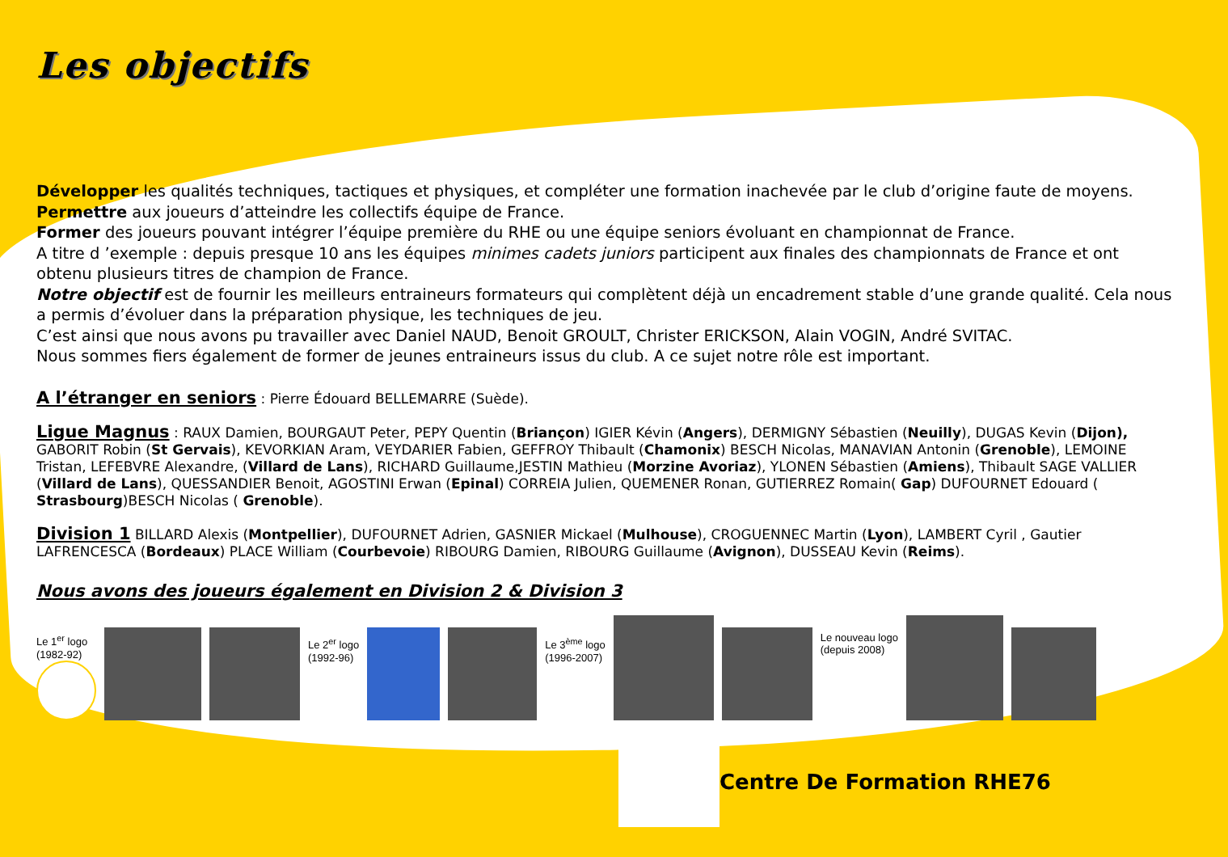Les objectifs
Développer les qualités techniques, tactiques et physiques, et compléter une formation inachevée par le club d’origine faute de moyens.
Permettre aux joueurs d’atteindre les collectifs équipe de France.
Former des joueurs pouvant intégrer l’équipe première du RHE ou une équipe seniors évoluant en championnat de France.
A titre d ’exemple : depuis presque 10 ans les équipes minimes cadets juniors participent aux finales des championnats de France et ont obtenu plusieurs titres de champion de France.
Notre objectif est de fournir les meilleurs entraineurs formateurs qui complètent déjà un encadrement stable d’une grande qualité. Cela nous a permis d’évoluer dans la préparation physique, les techniques de jeu.
C’est ainsi que nous avons pu travailler avec Daniel NAUD, Benoit GROULT, Christer ERICKSON, Alain VOGIN, André SVITAC.
Nous sommes fiers également de former de jeunes entraineurs issus du club. A ce sujet notre rôle est important.
A l’étranger en seniors : Pierre Édouard BELLEMARRE (Suède).
Ligue Magnus : RAUX Damien, BOURGAUT Peter, PEPY Quentin (Briançon) IGIER Kévin (Angers), DERMIGNY Sébastien (Neuilly), DUGAS Kevin (Dijon), GABORIT Robin (St Gervais), KEVORKIAN Aram, VEYDARIER Fabien, GEFFROY Thibault (Chamonix) BESCH Nicolas, MANAVIAN Antonin (Grenoble), LEMOINE Tristan, LEFEBVRE Alexandre, (Villard de Lans), RICHARD Guillaume,JESTIN Mathieu (Morzine Avoriaz), YLONEN Sébastien (Amiens), Thibault SAGE VALLIER (Villard de Lans), QUESSANDIER Benoit, AGOSTINI Erwan (Epinal) CORREIA Julien, QUEMENER Ronan, GUTIERREZ Romain( Gap) DUFOURNET Edouard ( Strasbourg)BESCH Nicolas ( Grenoble).
Division 1 BILLARD Alexis (Montpellier), DUFOURNET Adrien, GASNIER Mickael (Mulhouse), CROGUENNEC Martin (Lyon), LAMBERT Cyril , Gautier LAFRENCESCA (Bordeaux) PLACE William (Courbevoie) RIBOURG Damien, RIBOURG Guillaume (Avignon), DUSSEAU Kevin (Reims).
Nous avons des joueurs également en Division 2 & Division 3
Le 1<sup>er</sup> logo
(1982-92)
Le 2<sup>er</sup> logo
(1992-96)
Le 3<sup>ème</sup> logo
(1996-2007)
Le nouveau logo
(depuis 2008)
Centre De Formation RHE76